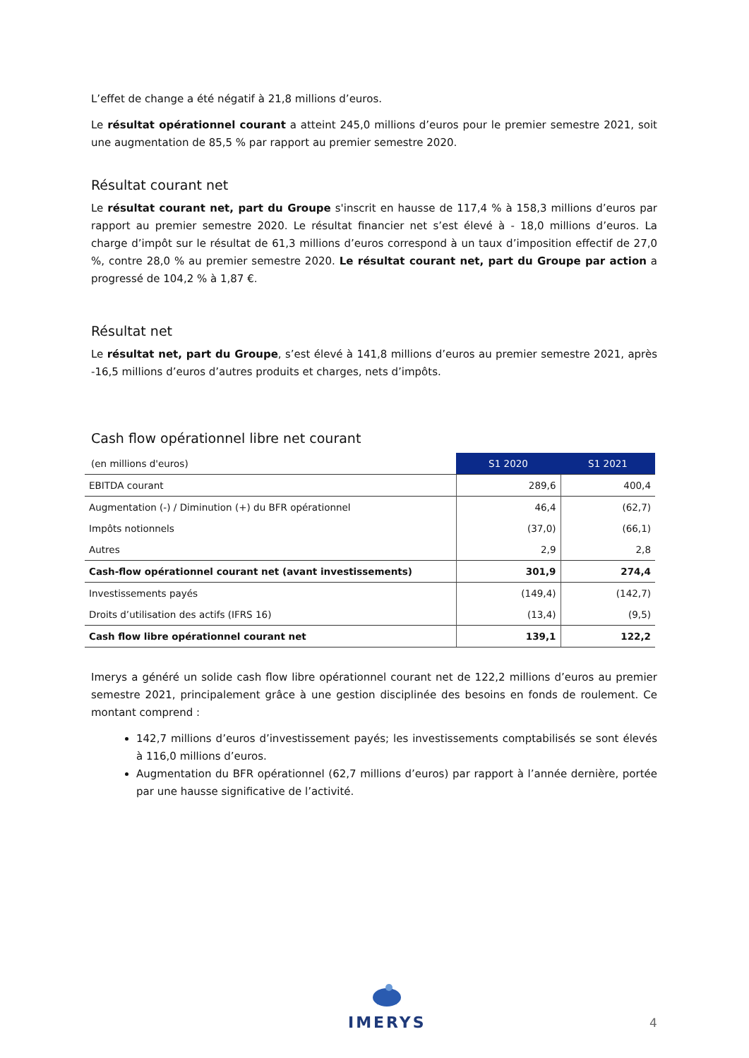L’effet de change a été négatif à 21,8 millions d’euros.
Le résultat opérationnel courant a atteint 245,0 millions d’euros pour le premier semestre 2021, soit une augmentation de 85,5 % par rapport au premier semestre 2020.
Résultat courant net
Le résultat courant net, part du Groupe s'inscrit en hausse de 117,4 % à 158,3 millions d’euros par rapport au premier semestre 2020. Le résultat financier net s’est élevé à - 18,0 millions d’euros. La charge d’impôt sur le résultat de 61,3 millions d’euros correspond à un taux d’imposition effectif de 27,0 %, contre 28,0 % au premier semestre 2020. Le résultat courant net, part du Groupe par action a progressé de 104,2 % à 1,87 €.
Résultat net
Le résultat net, part du Groupe, s’est élevé à 141,8 millions d’euros au premier semestre 2021, après -16,5 millions d’euros d’autres produits et charges, nets d’impôts.
Cash flow opérationnel libre net courant
| (en millions d'euros) | S1 2020 | S1 2021 |
| --- | --- | --- |
| EBITDA courant | 289,6 | 400,4 |
| Augmentation (-) / Diminution (+) du BFR opérationnel | 46,4 | (62,7) |
| Impôts notionnels | (37,0) | (66,1) |
| Autres | 2,9 | 2,8 |
| Cash-flow opérationnel courant net (avant investissements) | 301,9 | 274,4 |
| Investissements payés | (149,4) | (142,7) |
| Droits d’utilisation des actifs (IFRS 16) | (13,4) | (9,5) |
| Cash flow libre opérationnel courant net | 139,1 | 122,2 |
Imerys a généré un solide cash flow libre opérationnel courant net de 122,2 millions d’euros au premier semestre 2021, principalement grâce à une gestion disciplinée des besoins en fonds de roulement. Ce montant comprend :
142,7 millions d’euros d’investissement payés; les investissements comptabilisés se sont élevés à 116,0 millions d’euros.
Augmentation du BFR opérationnel (62,7 millions d’euros) par rapport à l’année dernière, portée par une hausse significative de l’activité.
IMERYS
4